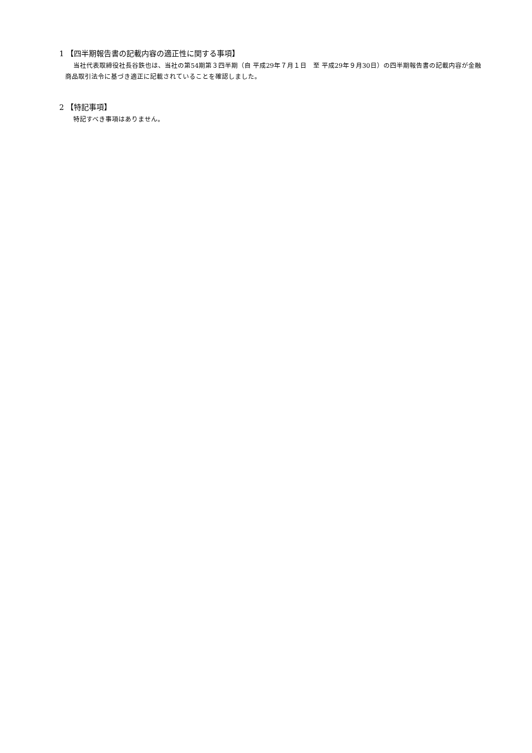1 【四半期報告書の記載内容の適正性に関する事項】
当社代表取締役社長谷鉄也は、当社の第54期第３四半期（自 平成29年７月１日　至 平成29年９月30日）の四半期報告書の記載内容が金融商品取引法令に基づき適正に記載されていることを確認しました。
2 【特記事項】
特記すべき事項はありません。